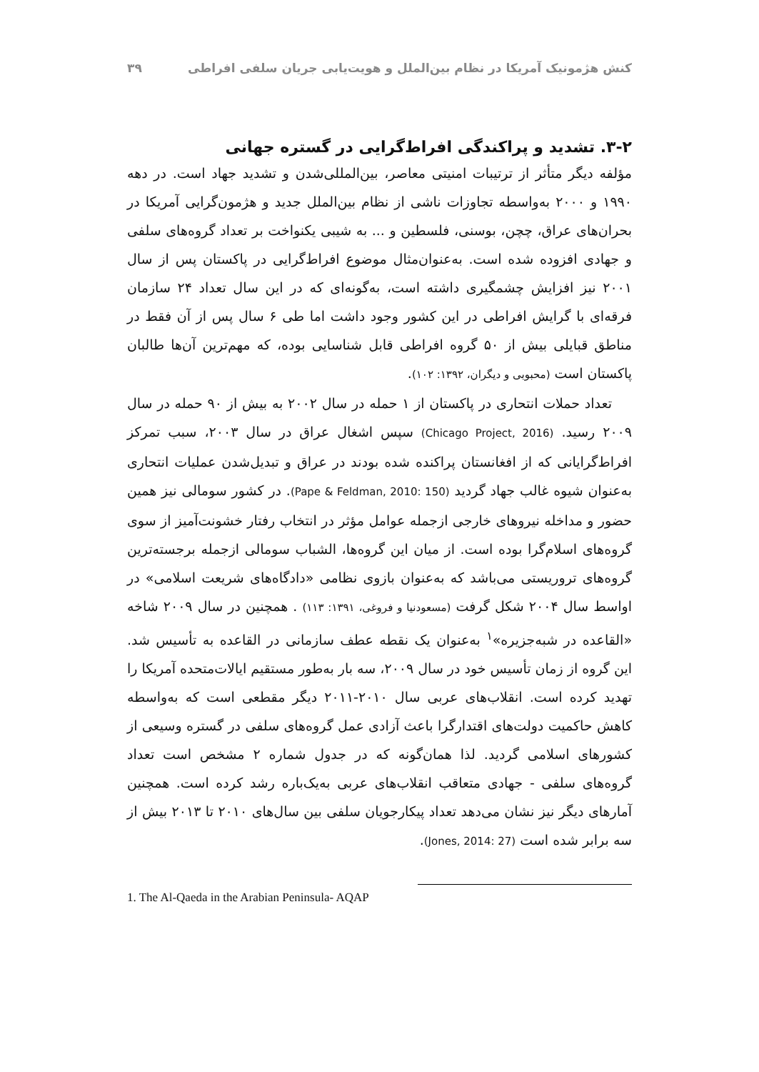کنش هژمونیک آمریکا در نظام بین‌الملل و هویت‌یابی جریان سلفی افراطی ۳۹
۳-۲. تشدید و پراکندگی افراط‌گرایی در گستره جهانی
مؤلفه دیگر متأثر از ترتیبات امنیتی معاصر، بین‌المللی‌شدن و تشدید جهاد است. در دهه ۱۹۹۰ و ۲۰۰۰ به‌واسطه تجاوزات ناشی از نظام بین‌الملل جدید و هژمون‌گرایی آمریکا در بحران‌های عراق، چچن، بوسنی، فلسطین و ... به شیبی یکنواخت بر تعداد گروه‌های سلفی و جهادی افزوده شده است. به‌عنوان‌مثال موضوع افراط‌گرایی در پاکستان پس از سال ۲۰۰۱ نیز افزایش چشمگیری داشته است، به‌گونه‌ای که در این سال تعداد ۲۴ سازمان فرقه‌ای با گرایش افراطی در این کشور وجود داشت اما طی ۶ سال پس از آن فقط در مناطق قبایلی بیش از ۵۰ گروه افراطی قابل شناسایی بوده، که مهم‌ترین آن‌ها طالبان پاکستان است (محبوبی و دیگران، ۱۳۹۲: ۱۰۲).
تعداد حملات انتحاری در پاکستان از ۱ حمله در سال ۲۰۰۲ به بیش از ۹۰ حمله در سال ۲۰۰۹ رسید. (Chicago Project, 2016) سپس اشغال عراق در سال ۲۰۰۳، سبب تمرکز افراط‌گرایانی که از افغانستان پراکنده شده بودند در عراق و تبدیل‌شدن عملیات انتحاری به‌عنوان شیوه غالب جهاد گردید (Pape & Feldman, 2010: 150). در کشور سومالی نیز همین حضور و مداخله نیروهای خارجی ازجمله عوامل مؤثر در انتخاب رفتار خشونت‌آمیز از سوی گروه‌های اسلام‌گرا بوده است. از میان این گروه‌ها، الشباب سومالی ازجمله برجسته‌ترین گروه‌های تروریستی می‌باشد که به‌عنوان بازوی نظامی «دادگاه‌های شریعت اسلامی» در اواسط سال ۲۰۰۴ شکل گرفت (مسعودنیا و فروغی، ۱۳۹۱: ۱۱۳) . همچنین در سال ۲۰۰۹ شاخه «القاعده در شبه‌جزیره»<sup>۱</sup> به‌عنوان یک نقطه عطف سازمانی در القاعده به تأسیس شد. این گروه از زمان تأسیس خود در سال ۲۰۰۹، سه بار به‌طور مستقیم ایالات‌متحده آمریکا را تهدید کرده است. انقلاب‌های عربی سال ۲۰۱۰-۲۰۱۱ دیگر مقطعی است که به‌واسطه کاهش حاکمیت دولت‌های اقتدارگرا باعث آزادی عمل گروه‌های سلفی در گستره وسیعی از کشورهای اسلامی گردید. لذا همان‌گونه که در جدول شماره ۲ مشخص است تعداد گروه‌های سلفی - جهادی متعاقب انقلاب‌های عربی به‌یک‌باره رشد کرده است. همچنین آمارهای دیگر نیز نشان می‌دهد تعداد پیکارجویان سلفی بین سال‌های ۲۰۱۰ تا ۲۰۱۳ بیش از سه برابر شده است (Jones, 2014: 27).
1. The Al-Qaeda in the Arabian Peninsula- AQAP